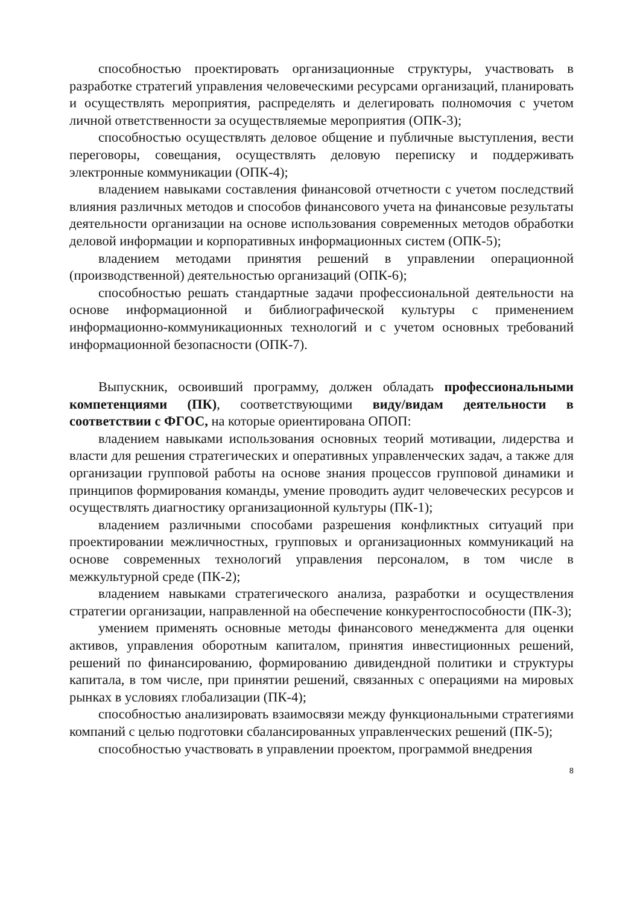способностью проектировать организационные структуры, участвовать в разработке стратегий управления человеческими ресурсами организаций, планировать и осуществлять мероприятия, распределять и делегировать полномочия с учетом личной ответственности за осуществляемые мероприятия (ОПК-3);
способностью осуществлять деловое общение и публичные выступления, вести переговоры, совещания, осуществлять деловую переписку и поддерживать электронные коммуникации (ОПК-4);
владением навыками составления финансовой отчетности с учетом последствий влияния различных методов и способов финансового учета на финансовые результаты деятельности организации на основе использования современных методов обработки деловой информации и корпоративных информационных систем (ОПК-5);
владением методами принятия решений в управлении операционной (производственной) деятельностью организаций (ОПК-6);
способностью решать стандартные задачи профессиональной деятельности на основе информационной и библиографической культуры с применением информационно-коммуникационных технологий и с учетом основных требований информационной безопасности (ОПК-7).
Выпускник, освоивший программу, должен обладать профессиональными компетенциями (ПК), соответствующими виду/видам деятельности в соответствии с ФГОС, на которые ориентирована ОПОП:
владением навыками использования основных теорий мотивации, лидерства и власти для решения стратегических и оперативных управленческих задач, а также для организации групповой работы на основе знания процессов групповой динамики и принципов формирования команды, умение проводить аудит человеческих ресурсов и осуществлять диагностику организационной культуры (ПК-1);
владением различными способами разрешения конфликтных ситуаций при проектировании межличностных, групповых и организационных коммуникаций на основе современных технологий управления персоналом, в том числе в межкультурной среде (ПК-2);
владением навыками стратегического анализа, разработки и осуществления стратегии организации, направленной на обеспечение конкурентоспособности (ПК-3);
умением применять основные методы финансового менеджмента для оценки активов, управления оборотным капиталом, принятия инвестиционных решений, решений по финансированию, формированию дивидендной политики и структуры капитала, в том числе, при принятии решений, связанных с операциями на мировых рынках в условиях глобализации (ПК-4);
способностью анализировать взаимосвязи между функциональными стратегиями компаний с целью подготовки сбалансированных управленческих решений (ПК-5);
способностью участвовать в управлении проектом, программой внедрения
8